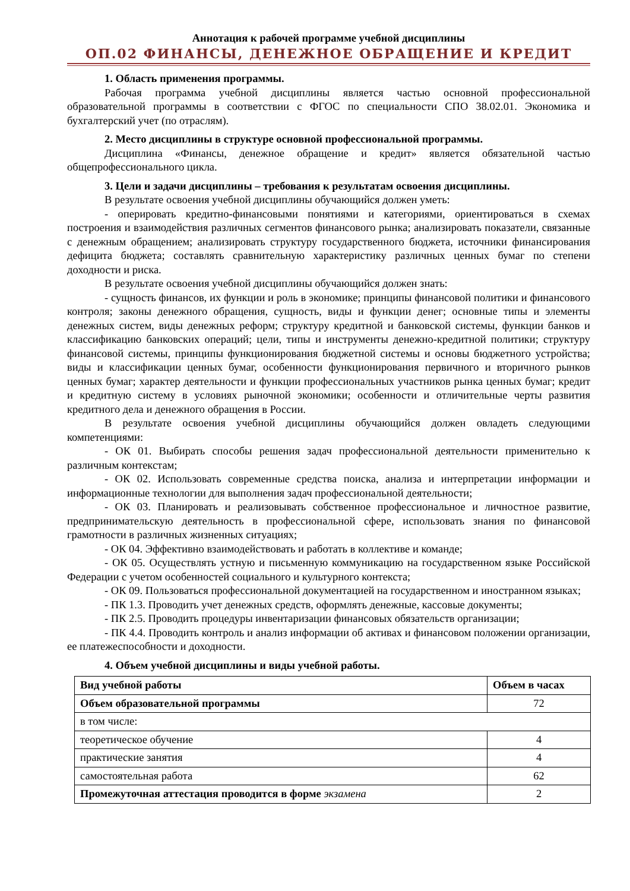Аннотация к рабочей программе учебной дисциплины
ОП.02 ФИНАНСЫ, ДЕНЕЖНОЕ ОБРАЩЕНИЕ И КРЕДИТ
1. Область применения программы.
Рабочая программа учебной дисциплины является частью основной профессиональной образовательной программы в соответствии с ФГОС по специальности СПО 38.02.01. Экономика и бухгалтерский учет (по отраслям).
2. Место дисциплины в структуре основной профессиональной программы.
Дисциплина «Финансы, денежное обращение и кредит» является обязательной частью общепрофессионального цикла.
3. Цели и задачи дисциплины – требования к результатам освоения дисциплины.
В результате освоения учебной дисциплины обучающийся должен уметь:
- оперировать кредитно-финансовыми понятиями и категориями, ориентироваться в схемах построения и взаимодействия различных сегментов финансового рынка; анализировать показатели, связанные с денежным обращением; анализировать структуру государственного бюджета, источники финансирования дефицита бюджета; составлять сравнительную характеристику различных ценных бумаг по степени доходности и риска.
В результате освоения учебной дисциплины обучающийся должен знать:
- сущность финансов, их функции и роль в экономике; принципы финансовой политики и финансового контроля; законы денежного обращения, сущность, виды и функции денег; основные типы и элементы денежных систем, виды денежных реформ; структуру кредитной и банковской системы, функции банков и классификацию банковских операций; цели, типы и инструменты денежно-кредитной политики; структуру финансовой системы, принципы функционирования бюджетной системы и основы бюджетного устройства; виды и классификации ценных бумаг, особенности функционирования первичного и вторичного рынков ценных бумаг; характер деятельности и функции профессиональных участников рынка ценных бумаг; кредит и кредитную систему в условиях рыночной экономики; особенности и отличительные черты развития кредитного дела и денежного обращения в России.
В результате освоения учебной дисциплины обучающийся должен овладеть следующими компетенциями:
- ОК 01. Выбирать способы решения задач профессиональной деятельности применительно к различным контекстам;
- ОК 02. Использовать современные средства поиска, анализа и интерпретации информации и информационные технологии для выполнения задач профессиональной деятельности;
- ОК 03. Планировать и реализовывать собственное профессиональное и личностное развитие, предпринимательскую деятельность в профессиональной сфере, использовать знания по финансовой грамотности в различных жизненных ситуациях;
- ОК 04. Эффективно взаимодействовать и работать в коллективе и команде;
- ОК 05. Осуществлять устную и письменную коммуникацию на государственном языке Российской Федерации с учетом особенностей социального и культурного контекста;
- ОК 09. Пользоваться профессиональной документацией на государственном и иностранном языках;
- ПК 1.3. Проводить учет денежных средств, оформлять денежные, кассовые документы;
- ПК 2.5. Проводить процедуры инвентаризации финансовых обязательств организации;
- ПК 4.4. Проводить контроль и анализ информации об активах и финансовом положении организации, ее платежеспособности и доходности.
4. Объем учебной дисциплины и виды учебной работы.
| Вид учебной работы | Объем в часах |
| --- | --- |
| Объем образовательной программы | 72 |
| в том числе: | |
| теоретическое обучение | 4 |
| практические занятия | 4 |
| самостоятельная работа | 62 |
| Промежуточная аттестация проводится в форме экзамена | 2 |